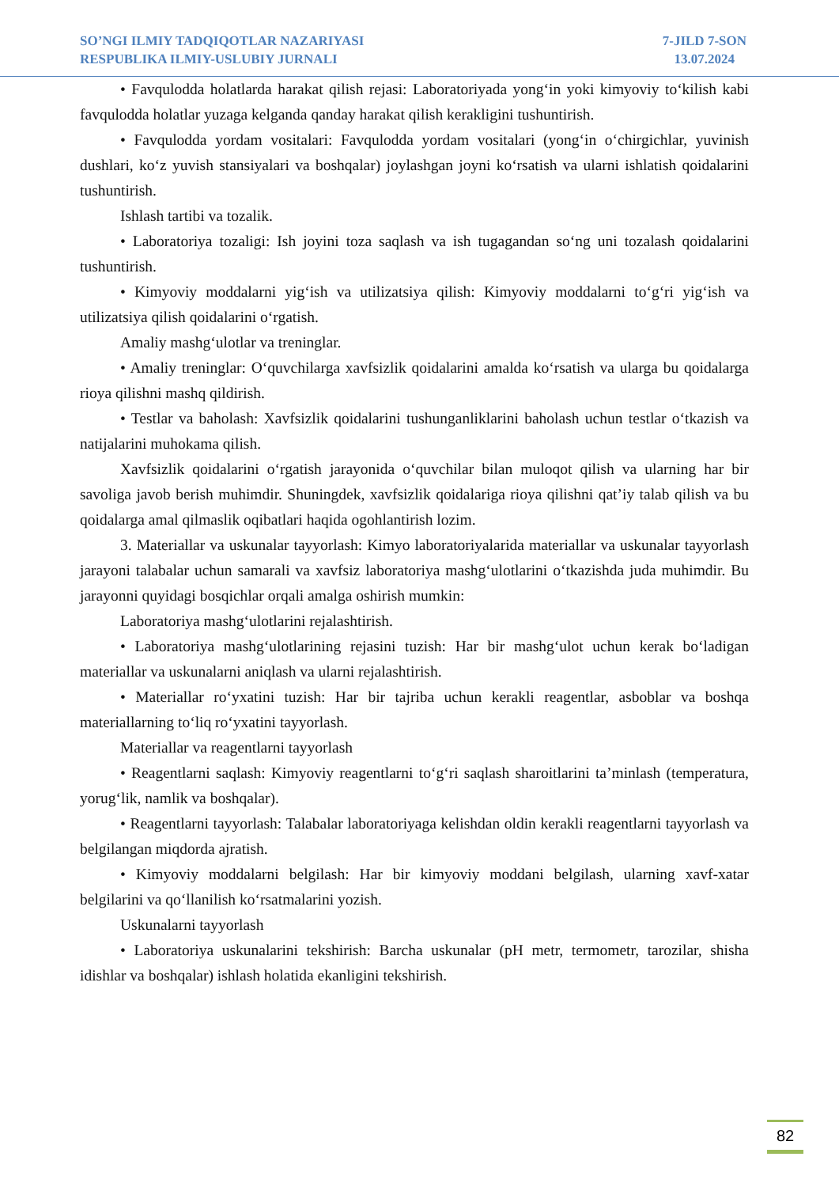SO’NGI ILMIY TADQIQOTLAR NAZARIYASI
RESPUBLIKA ILMIY-USLUBIY JURNALI
7-JILD 7-SON
13.07.2024
• Favqulodda holatlarda harakat qilish rejasi: Laboratoriyada yong‘in yoki kimyoviy to‘kilish kabi favqulodda holatlar yuzaga kelganda qanday harakat qilish kerakligini tushuntirish.
• Favqulodda yordam vositalari: Favqulodda yordam vositalari (yong‘in o‘chirgichlar, yuvinish dushlari, ko‘z yuvish stansiyalari va boshqalar) joylashgan joyni ko‘rsatish va ularni ishlatish qoidalarini tushuntirish.
Ishlash tartibi va tozalik.
• Laboratoriya tozaligi: Ish joyini toza saqlash va ish tugagandan so‘ng uni tozalash qoidalarini tushuntirish.
• Kimyoviy moddalarni yig‘ish va utilizatsiya qilish: Kimyoviy moddalarni to‘g‘ri yig‘ish va utilizatsiya qilish qoidalarini o‘rgatish.
Amaliy mashg‘ulotlar va treninglar.
• Amaliy treninglar: O‘quvchilarga xavfsizlik qoidalarini amalda ko‘rsatish va ularga bu qoidalarga rioya qilishni mashq qildirish.
• Testlar va baholash: Xavfsizlik qoidalarini tushunganliklarini baholash uchun testlar o‘tkazish va natijalarini muhokama qilish.
Xavfsizlik qoidalarini o‘rgatish jarayonida o‘quvchilar bilan muloqot qilish va ularning har bir savoliga javob berish muhimdir. Shuningdek, xavfsizlik qoidalariga rioya qilishni qat’iy talab qilish va bu qoidalarga amal qilmaslik oqibatlari haqida ogohlantirish lozim.
3. Materiallar va uskunalar tayyorlash: Kimyo laboratoriyalarida materiallar va uskunalar tayyorlash jarayoni talabalar uchun samarali va xavfsiz laboratoriya mashg‘ulotlarini o‘tkazishda juda muhimdir. Bu jarayonni quyidagi bosqichlar orqali amalga oshirish mumkin:
Laboratoriya mashg‘ulotlarini rejalashtirish.
• Laboratoriya mashg‘ulotlarining rejasini tuzish: Har bir mashg‘ulot uchun kerak bo‘ladigan materiallar va uskunalarni aniqlash va ularni rejalashtirish.
• Materiallar ro‘yxatini tuzish: Har bir tajriba uchun kerakli reagentlar, asboblar va boshqa materiallarning to‘liq ro‘yxatini tayyorlash.
Materiallar va reagentlarni tayyorlash
• Reagentlarni saqlash: Kimyoviy reagentlarni to‘g‘ri saqlash sharoitlarini ta’minlash (temperatura, yorug‘lik, namlik va boshqalar).
• Reagentlarni tayyorlash: Talabalar laboratoriyaga kelishdan oldin kerakli reagentlarni tayyorlash va belgilangan miqdorda ajratish.
• Kimyoviy moddalarni belgilash: Har bir kimyoviy moddani belgilash, ularning xavf-xatar belgilarini va qo‘llanilish ko‘rsatmalarini yozish.
Uskunalarni tayyorlash
• Laboratoriya uskunalarini tekshirish: Barcha uskunalar (pH metr, termometr, tarozilar, shisha idishlar va boshqalar) ishlash holatida ekanligini tekshirish.
82